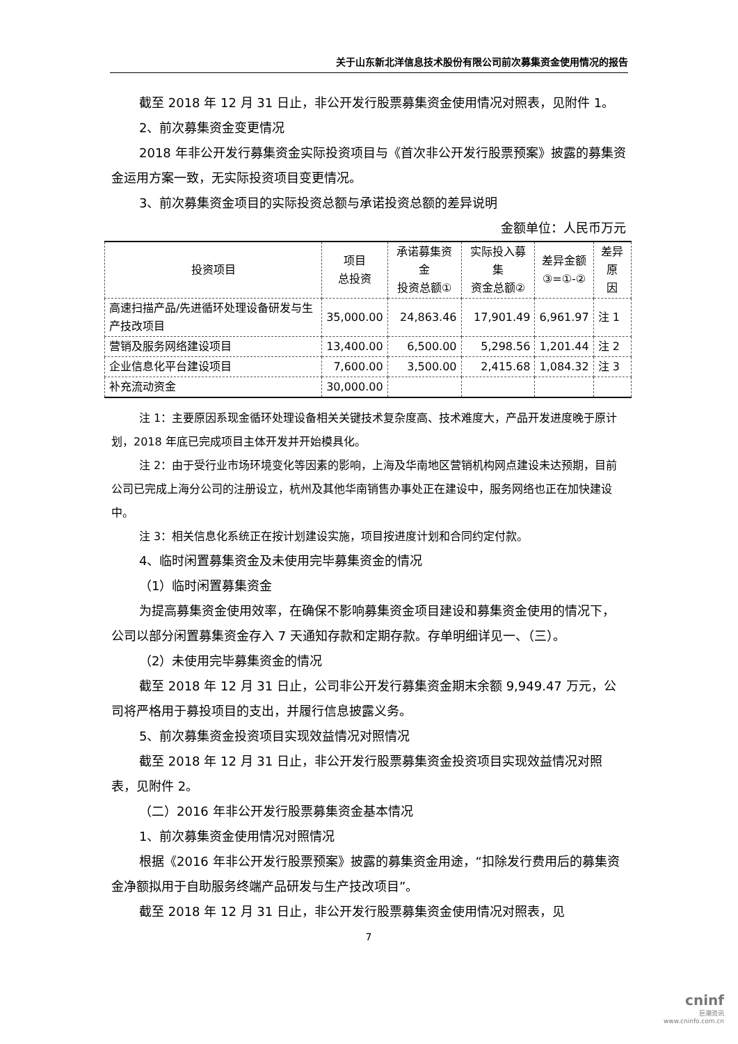关于山东新北洋信息技术股份有限公司前次募集资金使用情况的报告
截至 2018 年 12 月 31 日止，非公开发行股票募集资金使用情况对照表，见附件 1。
2、前次募集资金变更情况
2018 年非公开发行募集资金实际投资项目与《首次非公开发行股票预案》披露的募集资金运用方案一致，无实际投资项目变更情况。
3、前次募集资金项目的实际投资总额与承诺投资总额的差异说明
金额单位：人民币万元
| 投资项目 | 项目 总投资 | 承诺募集资金 投资总额① | 实际投入募集 资金总额② | 差异金额 ③=①-② | 差异原 因 |
| --- | --- | --- | --- | --- | --- |
| 高速扫描产品/先进循环处理设备研发与生产技改项目 | 35,000.00 | 24,863.46 | 17,901.49 | 6,961.97 | 注 1 |
| 营销及服务网络建设项目 | 13,400.00 | 6,500.00 | 5,298.56 | 1,201.44 | 注 2 |
| 企业信息化平台建设项目 | 7,600.00 | 3,500.00 | 2,415.68 | 1,084.32 | 注 3 |
| 补充流动资金 | 30,000.00 | | | | |
注 1：主要原因系现金循环处理设备相关关键技术复杂度高、技术难度大，产品开发进度晚于原计划，2018 年底已完成项目主体开发并开始模具化。
注 2：由于受行业市场环境变化等因素的影响，上海及华南地区营销机构网点建设未达预期，目前公司已完成上海分公司的注册设立，杭州及其他华南销售办事处正在建设中，服务网络也正在加快建设中。
注 3：相关信息化系统正在按计划建设实施，项目按进度计划和合同约定付款。
4、临时闲置募集资金及未使用完毕募集资金的情况
（1）临时闲置募集资金
为提高募集资金使用效率，在确保不影响募集资金项目建设和募集资金使用的情况下，公司以部分闲置募集资金存入 7 天通知存款和定期存款。存单明细详见一、（三）。
（2）未使用完毕募集资金的情况
截至 2018 年 12 月 31 日止，公司非公开发行募集资金期末余额 9,949.47 万元，公司将严格用于募投项目的支出，并履行信息披露义务。
5、前次募集资金投资项目实现效益情况对照情况
截至 2018 年 12 月 31 日止，非公开发行股票募集资金投资项目实现效益情况对照表，见附件 2。
（二）2016 年非公开发行股票募集资金基本情况
1、前次募集资金使用情况对照情况
根据《2016 年非公开发行股票预案》披露的募集资金用途，“扣除发行费用后的募集资金净额拟用于自助服务终端产品研发与生产技改项目”。
截至 2018 年 12 月 31 日止，非公开发行股票募集资金使用情况对照表，见
7
cninf
巨潮资讯
www.cninfo.com.cn